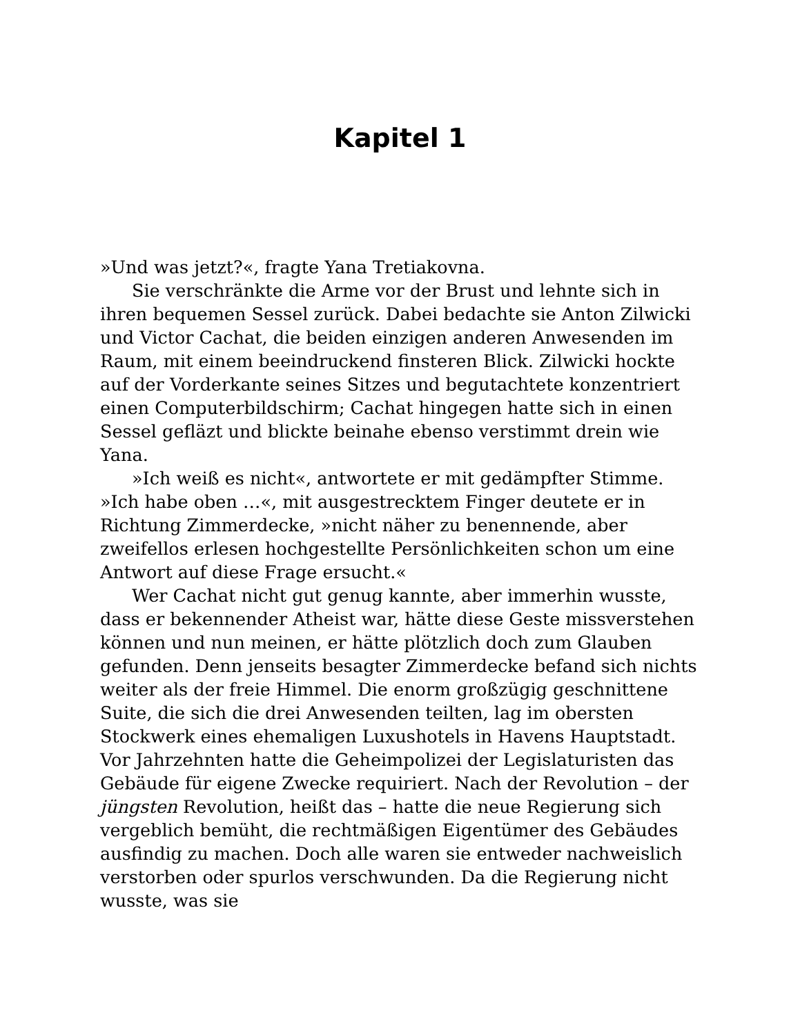Kapitel 1
»Und was jetzt?«, fragte Yana Tretiakovna.
Sie verschränkte die Arme vor der Brust und lehnte sich in ihren bequemen Sessel zurück. Dabei bedachte sie Anton Zilwicki und Victor Cachat, die beiden einzigen anderen Anwesenden im Raum, mit einem beeindruckend finsteren Blick. Zilwicki hockte auf der Vorderkante seines Sitzes und begutachtete konzentriert einen Computerbildschirm; Cachat hingegen hatte sich in einen Sessel gefläzt und blickte beinahe ebenso verstimmt drein wie Yana.
»Ich weiß es nicht«, antwortete er mit gedämpfter Stimme. »Ich habe oben …«, mit ausgestrecktem Finger deutete er in Richtung Zimmerdecke, »nicht näher zu benennende, aber zweifellos erlesen hochgestellte Persönlichkeiten schon um eine Antwort auf diese Frage ersucht.«
Wer Cachat nicht gut genug kannte, aber immerhin wusste, dass er bekennender Atheist war, hätte diese Geste missverstehen können und nun meinen, er hätte plötzlich doch zum Glauben gefunden. Denn jenseits besagter Zimmerdecke befand sich nichts weiter als der freie Himmel. Die enorm großzügig geschnittene Suite, die sich die drei Anwesenden teilten, lag im obersten Stockwerk eines ehemaligen Luxushotels in Havens Hauptstadt. Vor Jahrzehnten hatte die Geheimpolizei der Legislaturisten das Gebäude für eigene Zwecke requiriert. Nach der Revolution – der jüngsten Revolution, heißt das – hatte die neue Regierung sich vergeblich bemüht, die rechtmäßigen Eigentümer des Gebäudes ausfindig zu machen. Doch alle waren sie entweder nachweislich verstorben oder spurlos verschwunden. Da die Regierung nicht wusste, was sie